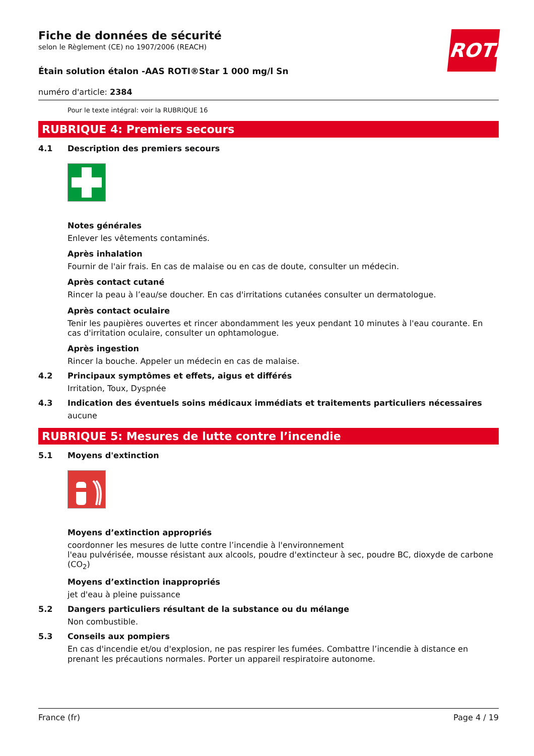ROTH
Fiche de données de sécurité
selon le Règlement (CE) no 1907/2006 (REACH)
Étain solution étalon -AAS ROTI®Star 1 000 mg/l Sn
numéro d'article: 2384
Pour le texte intégral: voir la RUBRIQUE 16
RUBRIQUE 4: Premiers secours
4.1 Description des premiers secours
Notes générales
Enlever les vêtements contaminés.
Après inhalation
Fournir de l'air frais. En cas de malaise ou en cas de doute, consulter un médecin.
Après contact cutané
Rincer la peau à l’eau/se doucher. En cas d'irritations cutanées consulter un dermatologue.
Après contact oculaire
Tenir les paupières ouvertes et rincer abondamment les yeux pendant 10 minutes à l'eau courante. En cas d'irritation oculaire, consulter un ophtamologue.
Après ingestion
Rincer la bouche. Appeler un médecin en cas de malaise.
4.2 Principaux symptômes et effets, aigus et différés
Irritation, Toux, Dyspnée
4.3 Indication des éventuels soins médicaux immédiats et traitements particuliers nécessaires
aucune
RUBRIQUE 5: Mesures de lutte contre l’incendie
5.1 Moyens d'extinction
Moyens d’extinction appropriés
coordonner les mesures de lutte contre l’incendie à l'environnement
l'eau pulvérisée, mousse résistant aux alcools, poudre d'extincteur à sec, poudre BC, dioxyde de carbone (CO<sub>2</sub>)
Moyens d’extinction inappropriés
jet d'eau à pleine puissance
5.2 Dangers particuliers résultant de la substance ou du mélange
Non combustible.
5.3 Conseils aux pompiers
En cas d'incendie et/ou d'explosion, ne pas respirer les fumées. Combattre l’incendie à distance en prenant les précautions normales. Porter un appareil respiratoire autonome.
France (fr) Page 4 / 19